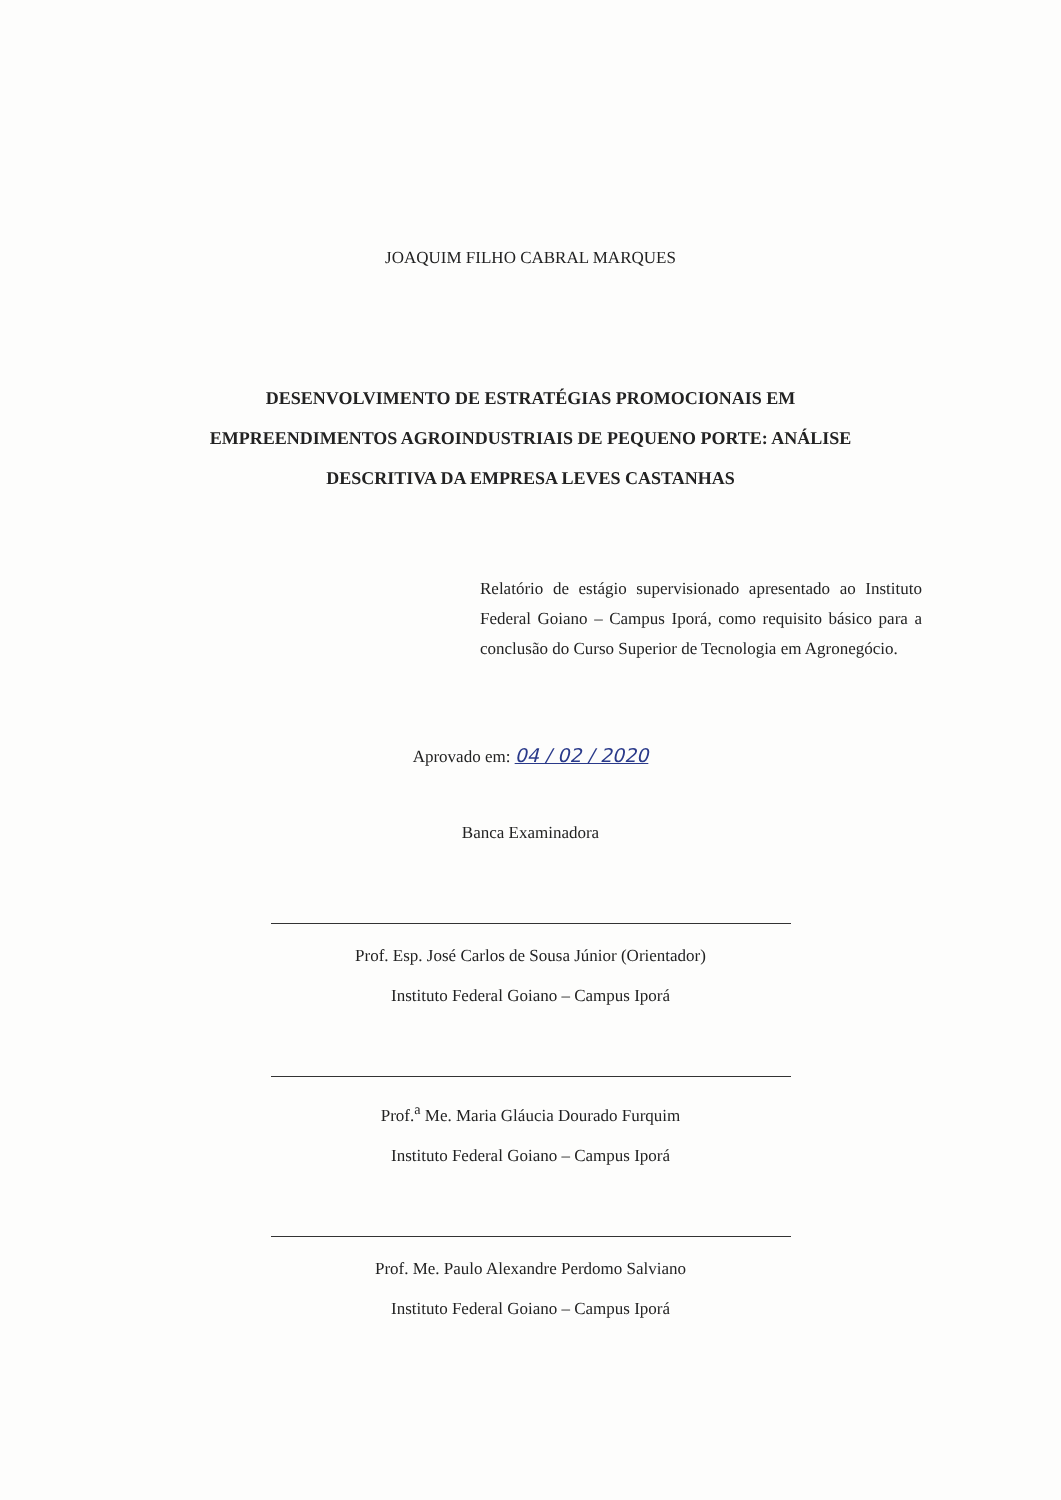JOAQUIM FILHO CABRAL MARQUES
DESENVOLVIMENTO DE ESTRATÉGIAS PROMOCIONAIS EM
EMPREENDIMENTOS AGROINDUSTRIAIS DE PEQUENO PORTE: ANÁLISE
DESCRITIVA DA EMPRESA LEVES CASTANHAS
Relatório de estágio supervisionado apresentado ao Instituto Federal Goiano – Campus Iporá, como requisito básico para a conclusão do Curso Superior de Tecnologia em Agronegócio.
Aprovado em: 04 / 02 / 2020
Banca Examinadora
Prof. Esp. José Carlos de Sousa Júnior (Orientador)
Instituto Federal Goiano – Campus Iporá
Prof.<sup>a</sup> Me. Maria Gláucia Dourado Furquim
Instituto Federal Goiano – Campus Iporá
Prof. Me. Paulo Alexandre Perdomo Salviano
Instituto Federal Goiano – Campus Iporá